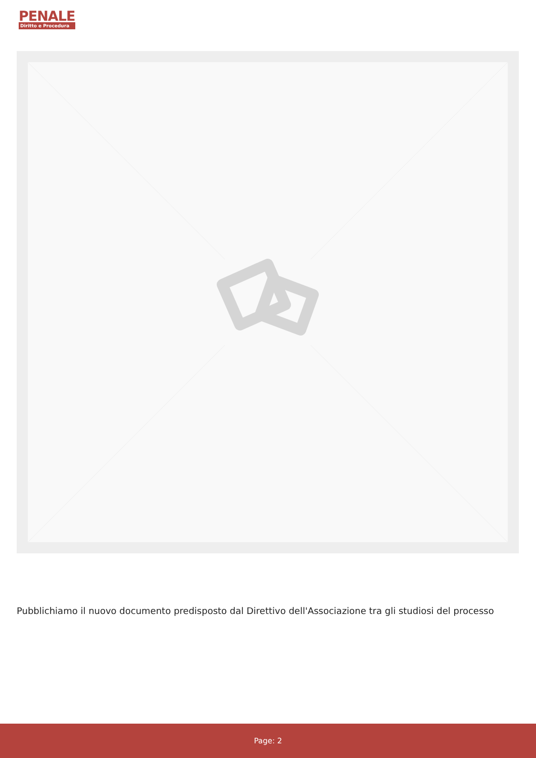PENALE
Diritto e Procedura
Pubblichiamo il nuovo documento predisposto dal Direttivo dell'Associazione tra gli studiosi del processo
Page: 2